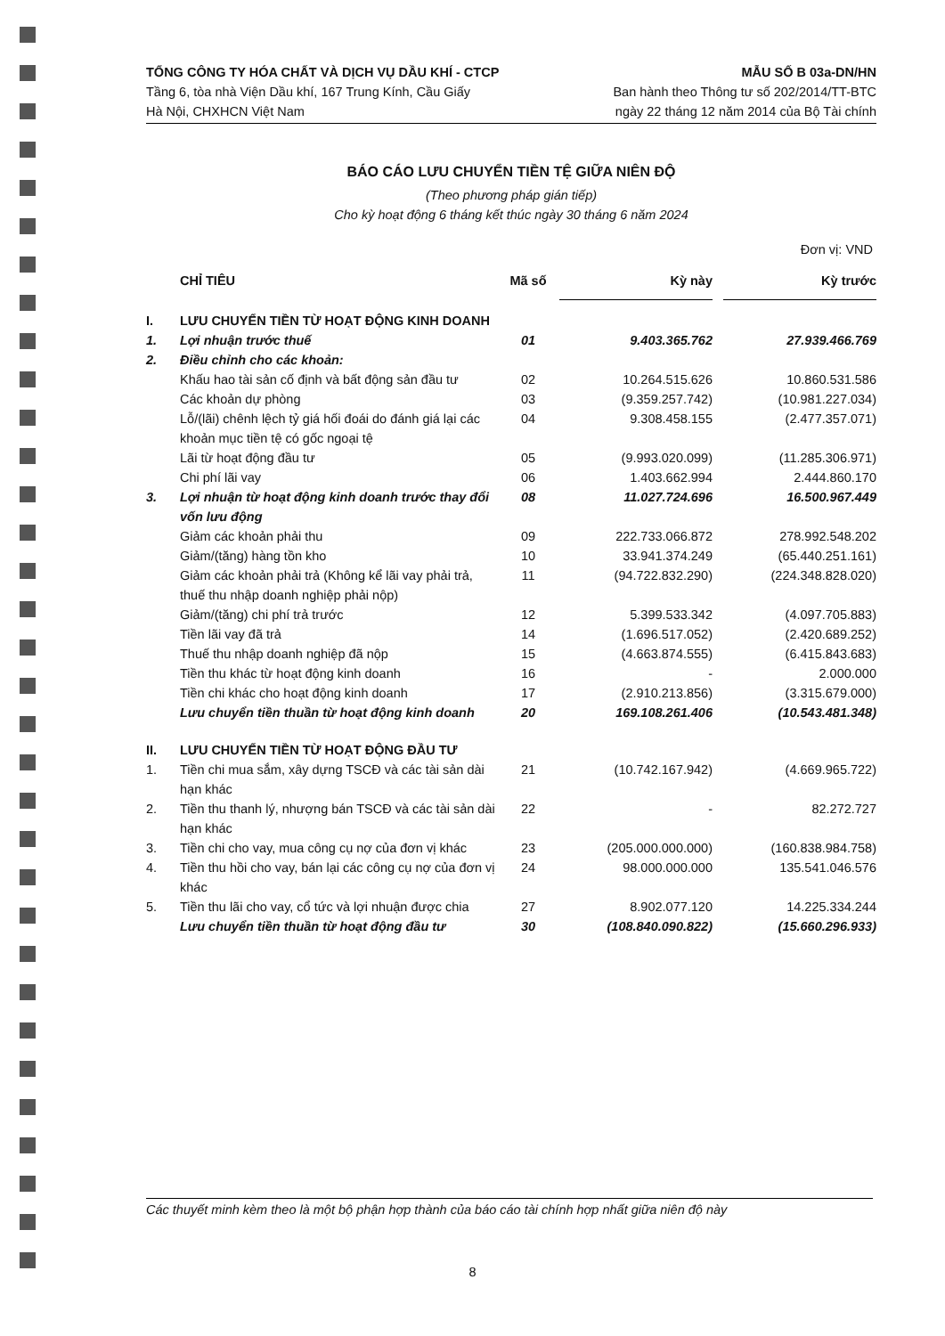TỔNG CÔNG TY HÓA CHẤT VÀ DỊCH VỤ DẦU KHÍ - CTCP
Tầng 6, tòa nhà Viện Dầu khí, 167 Trung Kính, Cầu Giấy
Hà Nội, CHXHCN Việt Nam
MẪU SỐ B 03a-DN/HN
Ban hành theo Thông tư số 202/2014/TT-BTC
ngày 22 tháng 12 năm 2014 của Bộ Tài chính
BÁO CÁO LƯU CHUYỂN TIỀN TỆ GIỮA NIÊN ĐỘ
(Theo phương pháp gián tiếp)
Cho kỳ hoạt động 6 tháng kết thúc ngày 30 tháng 6 năm 2024
Đơn vị: VND
| | CHỈ TIÊU | Mã số | Kỳ này | | Kỳ trước |
| --- | --- | --- | --- | --- | --- |
| I. | LƯU CHUYỂN TIỀN TỪ HOẠT ĐỘNG KINH DOANH | | | | |
| 1. | Lợi nhuận trước thuế | 01 | 9.403.365.762 | | 27.939.466.769 |
| 2. | Điều chỉnh cho các khoản: | | | | |
| | Khấu hao tài sản cố định và bất động sản đầu tư | 02 | 10.264.515.626 | | 10.860.531.586 |
| | Các khoản dự phòng | 03 | (9.359.257.742) | | (10.981.227.034) |
| | Lỗ/(lãi) chênh lệch tỷ giá hối đoái do đánh giá lại các khoản mục tiền tệ có gốc ngoại tệ | 04 | 9.308.458.155 | | (2.477.357.071) |
| | Lãi từ hoạt động đầu tư | 05 | (9.993.020.099) | | (11.285.306.971) |
| | Chi phí lãi vay | 06 | 1.403.662.994 | | 2.444.860.170 |
| 3. | Lợi nhuận từ hoạt động kinh doanh trước thay đổi vốn lưu động | 08 | 11.027.724.696 | | 16.500.967.449 |
| | Giảm các khoản phải thu | 09 | 222.733.066.872 | | 278.992.548.202 |
| | Giảm/(tăng) hàng tồn kho | 10 | 33.941.374.249 | | (65.440.251.161) |
| | Giảm các khoản phải trả (Không kể lãi vay phải trả, thuế thu nhập doanh nghiệp phải nộp) | 11 | (94.722.832.290) | | (224.348.828.020) |
| | Giảm/(tăng) chi phí trả trước | 12 | 5.399.533.342 | | (4.097.705.883) |
| | Tiền lãi vay đã trả | 14 | (1.696.517.052) | | (2.420.689.252) |
| | Thuế thu nhập doanh nghiệp đã nộp | 15 | (4.663.874.555) | | (6.415.843.683) |
| | Tiền thu khác từ hoạt động kinh doanh | 16 | - | | 2.000.000 |
| | Tiền chi khác cho hoạt động kinh doanh | 17 | (2.910.213.856) | | (3.315.679.000) |
| | Lưu chuyển tiền thuần từ hoạt động kinh doanh | 20 | 169.108.261.406 | | (10.543.481.348) |
| II. | LƯU CHUYỂN TIỀN TỪ HOẠT ĐỘNG ĐẦU TƯ | | | | |
| 1. | Tiền chi mua sắm, xây dựng TSCĐ và các tài sản dài hạn khác | 21 | (10.742.167.942) | | (4.669.965.722) |
| 2. | Tiền thu thanh lý, nhượng bán TSCĐ và các tài sản dài hạn khác | 22 | - | | 82.272.727 |
| 3. | Tiền chi cho vay, mua công cụ nợ của đơn vị khác | 23 | (205.000.000.000) | | (160.838.984.758) |
| 4. | Tiền thu hồi cho vay, bán lại các công cụ nợ của đơn vị khác | 24 | 98.000.000.000 | | 135.541.046.576 |
| 5. | Tiền thu lãi cho vay, cổ tức và lợi nhuận được chia | 27 | 8.902.077.120 | | 14.225.334.244 |
| | Lưu chuyển tiền thuần từ hoạt động đầu tư | 30 | (108.840.090.822) | | (15.660.296.933) |
Các thuyết minh kèm theo là một bộ phận hợp thành của báo cáo tài chính hợp nhất giữa niên độ này
8